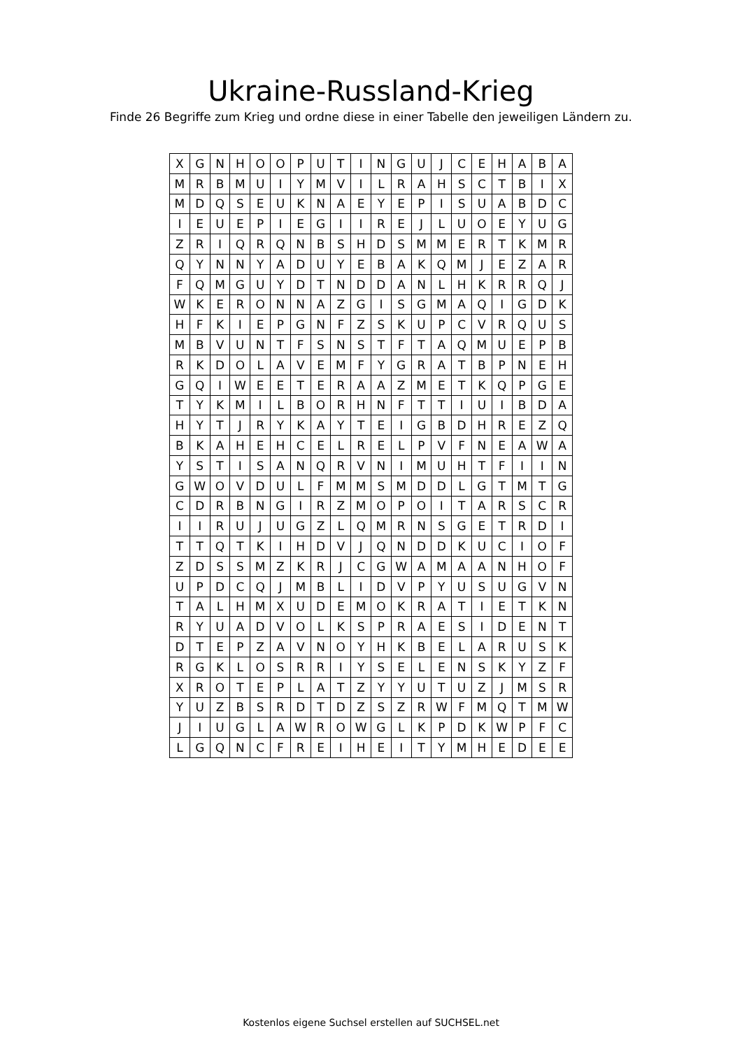Ukraine-Russland-Krieg
Finde 26 Begriffe zum Krieg und ordne diese in einer Tabelle den jeweiligen Ländern zu.
| X | G | N | H | O | O | P | U | T | I | N | G | U | J | C | E | H | A | B | A |
| M | R | B | M | U | I | Y | M | V | I | L | R | A | H | S | C | T | B | I | X |
| M | D | Q | S | E | U | K | N | A | E | Y | E | P | I | S | U | A | B | D | C |
| I | E | U | E | P | I | E | G | I | I | R | E | J | L | U | O | E | Y | U | G |
| Z | R | I | Q | R | Q | N | B | S | H | D | S | M | M | E | R | T | K | M | R |
| Q | Y | N | N | Y | A | D | U | Y | E | B | A | K | Q | M | J | E | Z | A | R |
| F | Q | M | G | U | Y | D | T | N | D | D | A | N | L | H | K | R | R | Q | J |
| W | K | E | R | O | N | N | A | Z | G | I | S | G | M | A | Q | I | G | D | K |
| H | F | K | I | E | P | G | N | F | Z | S | K | U | P | C | V | R | Q | U | S |
| M | B | V | U | N | T | F | S | N | S | T | F | T | A | Q | M | U | E | P | B |
| R | K | D | O | L | A | V | E | M | F | Y | G | R | A | T | B | P | N | E | H |
| G | Q | I | W | E | E | T | E | R | A | A | Z | M | E | T | K | Q | P | G | E |
| T | Y | K | M | I | L | B | O | R | H | N | F | T | T | I | U | I | B | D | A |
| H | Y | T | J | R | Y | K | A | Y | T | E | I | G | B | D | H | R | E | Z | Q |
| B | K | A | H | E | H | C | E | L | R | E | L | P | V | F | N | E | A | W | A |
| Y | S | T | I | S | A | N | Q | R | V | N | I | M | U | H | T | F | I | I | N |
| G | W | O | V | D | U | L | F | M | M | S | M | D | D | L | G | T | M | T | G |
| C | D | R | B | N | G | I | R | Z | M | O | P | O | I | T | A | R | S | C | R |
| I | I | R | U | J | U | G | Z | L | Q | M | R | N | S | G | E | T | R | D | I |
| T | T | Q | T | K | I | H | D | V | J | Q | N | D | D | K | U | C | I | O | F |
| Z | D | S | S | M | Z | K | R | J | C | G | W | A | M | A | A | N | H | O | F |
| U | P | D | C | Q | J | M | B | L | I | D | V | P | Y | U | S | U | G | V | N |
| T | A | L | H | M | X | U | D | E | M | O | K | R | A | T | I | E | T | K | N |
| R | Y | U | A | D | V | O | L | K | S | P | R | A | E | S | I | D | E | N | T |
| D | T | E | P | Z | A | V | N | O | Y | H | K | B | E | L | A | R | U | S | K |
| R | G | K | L | O | S | R | R | I | Y | S | E | L | E | N | S | K | Y | Z | F |
| X | R | O | T | E | P | L | A | T | Z | Y | Y | U | T | U | Z | J | M | S | R |
| Y | U | Z | B | S | R | D | T | D | Z | S | Z | R | W | F | M | Q | T | M | W |
| J | I | U | G | L | A | W | R | O | W | G | L | K | P | D | K | W | P | F | C |
| L | G | Q | N | C | F | R | E | I | H | E | I | T | Y | M | H | E | D | E | E |
Kostenlos eigene Suchsel erstellen auf SUCHSEL.net